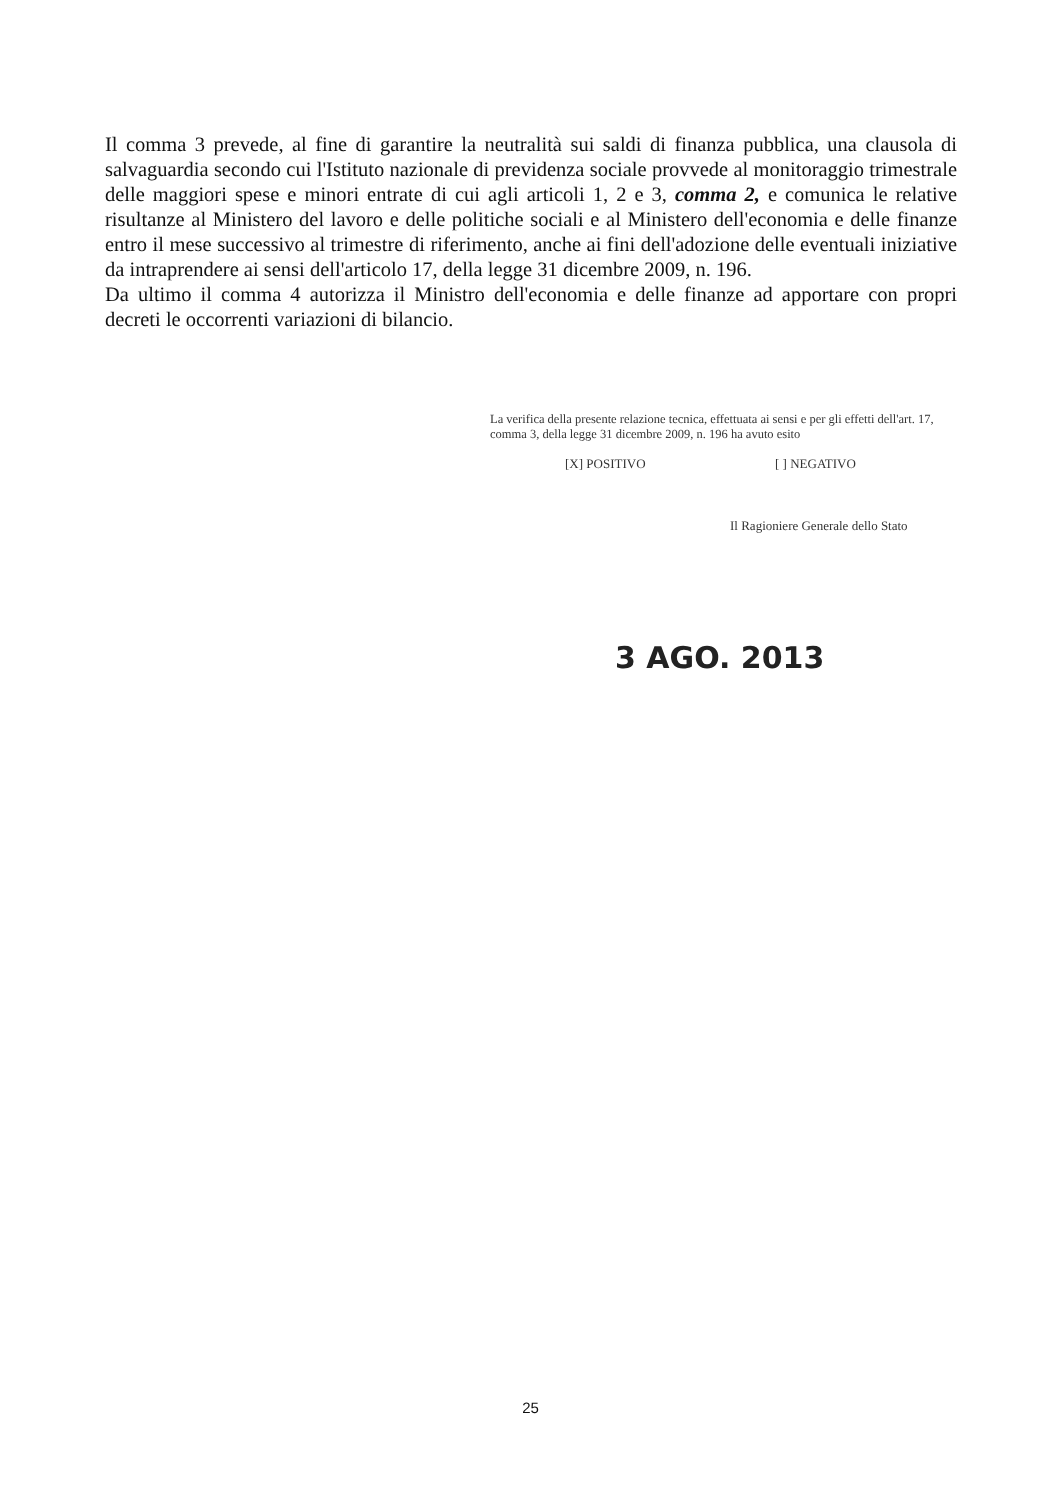Il comma 3 prevede, al fine di garantire la neutralità sui saldi di finanza pubblica, una clausola di salvaguardia secondo cui l'Istituto nazionale di previdenza sociale provvede al monitoraggio trimestrale delle maggiori spese e minori entrate di cui agli articoli 1, 2 e 3, comma 2, e comunica le relative risultanze al Ministero del lavoro e delle politiche sociali e al Ministero dell'economia e delle finanze entro il mese successivo al trimestre di riferimento, anche ai fini dell'adozione delle eventuali iniziative da intraprendere ai sensi dell'articolo 17, della legge 31 dicembre 2009, n. 196.
Da ultimo il comma 4 autorizza il Ministro dell'economia e delle finanze ad apportare con propri decreti le occorrenti variazioni di bilancio.
La verifica della presente relazione tecnica, effettuata ai sensi e per gli effetti dell'art. 17, comma 3, della legge 31 dicembre 2009, n. 196 ha avuto esito
[X] POSITIVO [ ] NEGATIVO
Il Ragioniere Generale dello Stato
3 AGO. 2013
25